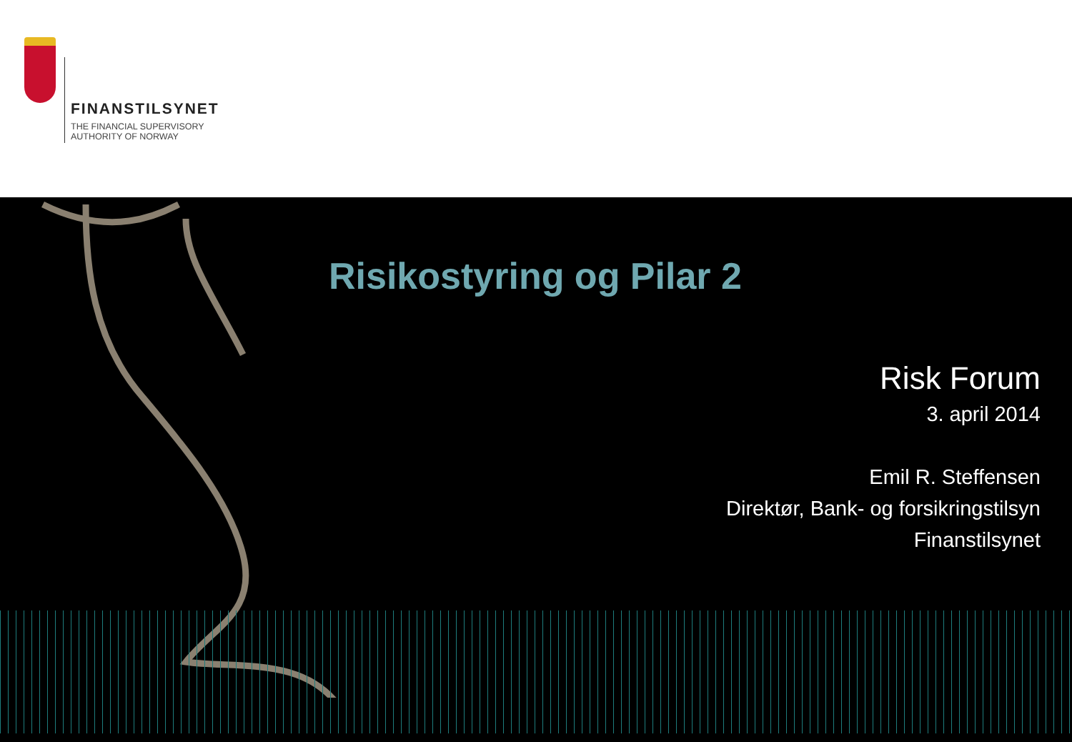FINANSTILSYNET
THE FINANCIAL SUPERVISORY
AUTHORITY OF NORWAY
Risikostyring og Pilar 2
Risk Forum
3. april 2014
Emil R. Steffensen
Direktør, Bank- og forsikringstilsyn
Finanstilsynet